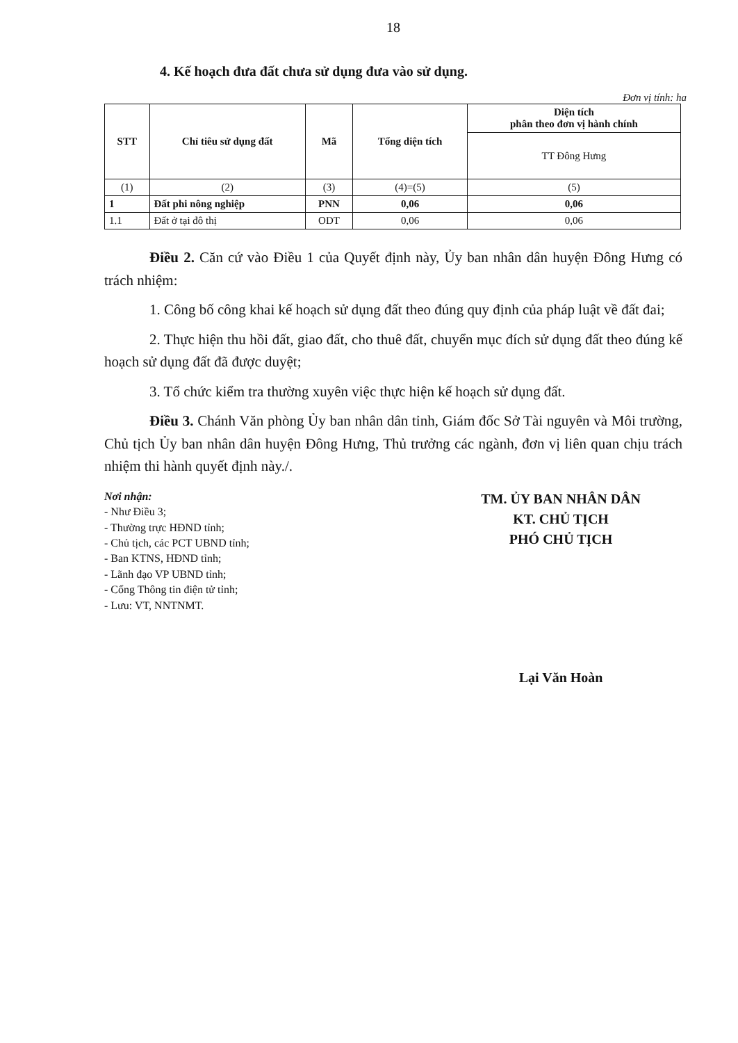18
4. Kế hoạch đưa đất chưa sử dụng đưa vào sử dụng.
Đơn vị tính: ha
| STT | Chỉ tiêu sử dụng đất | Mã | Tổng diện tích | Diện tích phân theo đơn vị hành chính |
| --- | --- | --- | --- | --- |
| | | | | TT Đông Hưng |
| (1) | (2) | (3) | (4)=(5) | (5) |
| 1 | Đất phi nông nghiệp | PNN | 0,06 | 0,06 |
| 1.1 | Đất ở tại đô thị | ODT | 0,06 | 0,06 |
Điều 2. Căn cứ vào Điều 1 của Quyết định này, Ủy ban nhân dân huyện Đông Hưng có trách nhiệm:
1. Công bố công khai kế hoạch sử dụng đất theo đúng quy định của pháp luật về đất đai;
2. Thực hiện thu hồi đất, giao đất, cho thuê đất, chuyển mục đích sử dụng đất theo đúng kế hoạch sử dụng đất đã được duyệt;
3. Tổ chức kiểm tra thường xuyên việc thực hiện kế hoạch sử dụng đất.
Điều 3. Chánh Văn phòng Ủy ban nhân dân tỉnh, Giám đốc Sở Tài nguyên và Môi trường, Chủ tịch Ủy ban nhân dân huyện Đông Hưng, Thủ trưởng các ngành, đơn vị liên quan chịu trách nhiệm thi hành quyết định này./.
Nơi nhận:
- Như Điều 3;
- Thường trực HĐND tỉnh;
- Chủ tịch, các PCT UBND tỉnh;
- Ban KTNS, HĐND tỉnh;
- Lãnh đạo VP UBND tỉnh;
- Cổng Thông tin điện tử tỉnh;
- Lưu: VT, NNTNMT.
TM. ỦY BAN NHÂN DÂN
KT. CHỦ TỊCH
PHÓ CHỦ TỊCH
Lại Văn Hoàn